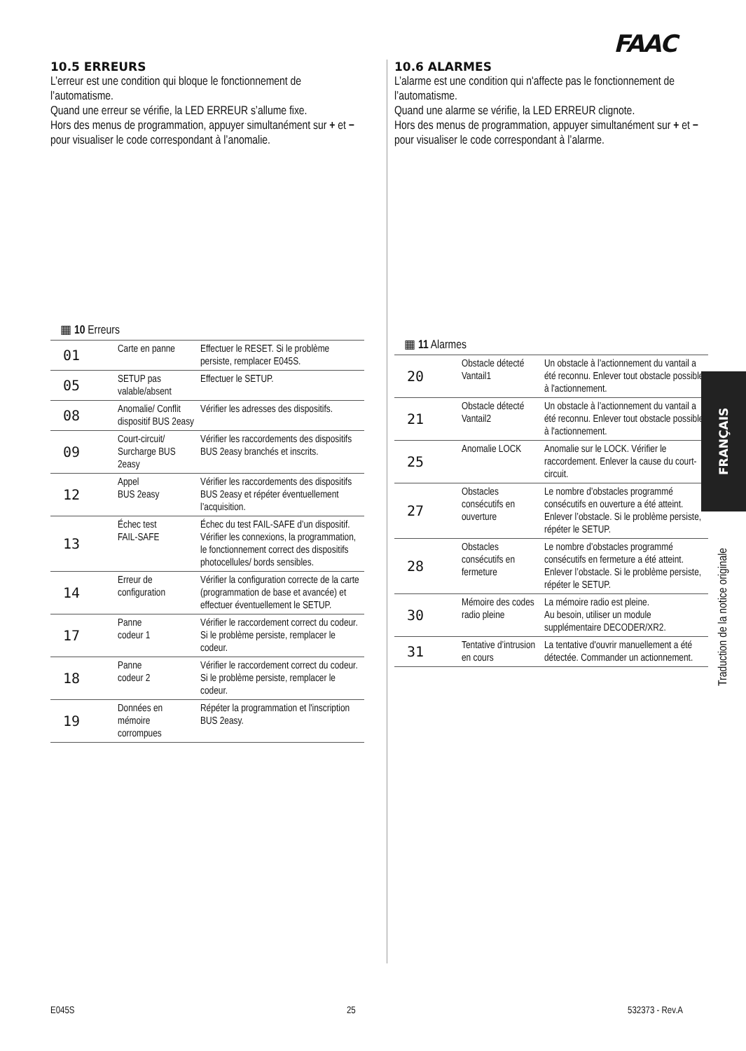FAAC
10.5 ERREURS
L’erreur est une condition qui bloque le fonctionnement de l’automatisme.
Quand une erreur se vérifie, la LED ERREUR s’allume fixe.
Hors des menus de programmation, appuyer simultanément sur + et − pour visualiser le code correspondant à l’anomalie.
▦ 10 Erreurs
| 01 | Carte en panne | Effectuer le RESET. Si le problème persiste, remplacer E045S. |
| 05 | SETUP pas valable/absent | Effectuer le SETUP. |
| 08 | Anomalie/ Conflit dispositif BUS 2easy | Vérifier les adresses des dispositifs. |
| 09 | Court-circuit/ Surcharge BUS 2easy | Vérifier les raccordements des dispositifs BUS 2easy branchés et inscrits. |
| 12 | Appel BUS 2easy | Vérifier les raccordements des dispositifs BUS 2easy et répéter éventuellement l’acquisition. |
| 13 | Échec test FAIL-SAFE | Échec du test FAIL-SAFE d’un dispositif. Vérifier les connexions, la programmation, le fonctionnement correct des dispositifs photocellules/ bords sensibles. |
| 14 | Erreur de configuration | Vérifier la configuration correcte de la carte (programmation de base et avancée) et effectuer éventuellement le SETUP. |
| 17 | Panne codeur 1 | Vérifier le raccordement correct du codeur. Si le problème persiste, remplacer le codeur. |
| 18 | Panne codeur 2 | Vérifier le raccordement correct du codeur. Si le problème persiste, remplacer le codeur. |
| 19 | Données en mémoire corrompues | Répéter la programmation et l'inscription BUS 2easy. |
10.6 ALARMES
L’alarme est une condition qui n'affecte pas le fonctionnement de l’automatisme.
Quand une alarme se vérifie, la LED ERREUR clignote.
Hors des menus de programmation, appuyer simultanément sur + et − pour visualiser le code correspondant à l’alarme.
▦ 11 Alarmes
| 20 | Obstacle détecté Vantail1 | Un obstacle à l’actionnement du vantail a été reconnu. Enlever tout obstacle possible à l'actionnement. |
| 21 | Obstacle détecté Vantail2 | Un obstacle à l’actionnement du vantail a été reconnu. Enlever tout obstacle possible à l'actionnement. |
| 25 | Anomalie LOCK | Anomalie sur le LOCK. Vérifier le raccordement. Enlever la cause du court-circuit. |
| 27 | Obstacles consécutifs en ouverture | Le nombre d’obstacles programmé consécutifs en ouverture a été atteint. Enlever l’obstacle. Si le problème persiste, répéter le SETUP. |
| 28 | Obstacles consécutifs en fermeture | Le nombre d’obstacles programmé consécutifs en fermeture a été atteint. Enlever l’obstacle. Si le problème persiste, répéter le SETUP. |
| 30 | Mémoire des codes radio pleine | La mémoire radio est pleine. Au besoin, utiliser un module supplémentaire DECODER/XR2. |
| 31 | Tentative d’intrusion en cours | La tentative d'ouvrir manuellement a été détectée. Commander un actionnement. |
FRANÇAIS
Traduction de la notice originale
E045S 25 532373 - Rev.A